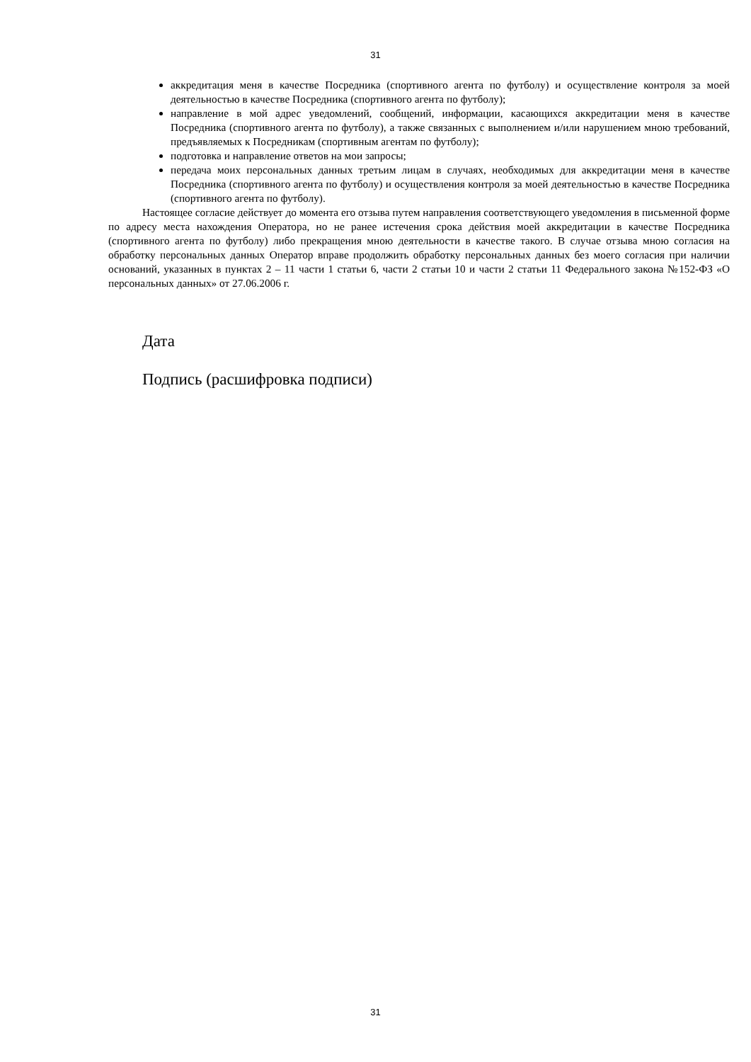31
аккредитация меня в качестве Посредника (спортивного агента по футболу) и осуществление контроля за моей деятельностью в качестве Посредника (спортивного агента по футболу);
направление в мой адрес уведомлений, сообщений, информации, касающихся аккредитации меня в качестве Посредника (спортивного агента по футболу), а также связанных с выполнением и/или нарушением мною требований, предъявляемых к Посредникам (спортивным агентам по футболу);
подготовка и направление ответов на мои запросы;
передача моих персональных данных третьим лицам в случаях, необходимых для аккредитации меня в качестве Посредника (спортивного агента по футболу) и осуществления контроля за моей деятельностью в качестве Посредника (спортивного агента по футболу).
Настоящее согласие действует до момента его отзыва путем направления соответствующего уведомления в письменной форме по адресу места нахождения Оператора, но не ранее истечения срока действия моей аккредитации в качестве Посредника (спортивного агента по футболу) либо прекращения мною деятельности в качестве такого. В случае отзыва мною согласия на обработку персональных данных Оператор вправе продолжить обработку персональных данных без моего согласия при наличии оснований, указанных в пунктах 2 – 11 части 1 статьи 6, части 2 статьи 10 и части 2 статьи 11 Федерального закона №152-ФЗ «О персональных данных» от 27.06.2006 г.
Дата
Подпись (расшифровка подписи)
31